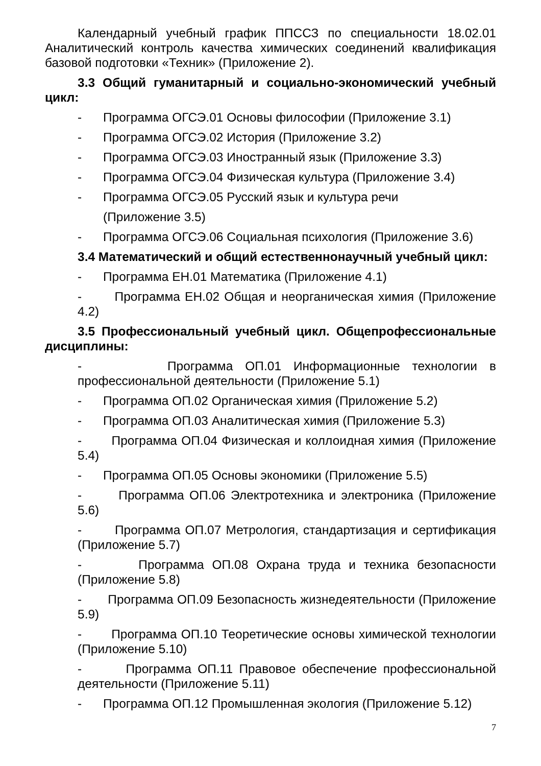Календарный учебный график ППССЗ по специальности 18.02.01 Аналитический контроль качества химических соединений квалификация базовой подготовки «Техник» (Приложение 2).
3.3 Общий гуманитарный и социально-экономический учебный цикл:
- Программа ОГСЭ.01 Основы философии (Приложение 3.1)
- Программа ОГСЭ.02 История (Приложение 3.2)
- Программа ОГСЭ.03 Иностранный язык (Приложение 3.3)
- Программа ОГСЭ.04 Физическая культура (Приложение 3.4)
- Программа ОГСЭ.05 Русский язык и культура речи
(Приложение 3.5)
- Программа ОГСЭ.06 Социальная психология (Приложение 3.6)
3.4 Математический и общий естественнонаучный учебный цикл:
- Программа ЕН.01 Математика (Приложение 4.1)
- Программа ЕН.02 Общая и неорганическая химия (Приложение 4.2)
3.5 Профессиональный учебный цикл. Общепрофессиональные дисциплины:
- Программа ОП.01 Информационные технологии в профессиональной деятельности (Приложение 5.1)
- Программа ОП.02 Органическая химия (Приложение 5.2)
- Программа ОП.03 Аналитическая химия (Приложение 5.3)
- Программа ОП.04 Физическая и коллоидная химия (Приложение 5.4)
- Программа ОП.05 Основы экономики (Приложение 5.5)
- Программа ОП.06 Электротехника и электроника (Приложение 5.6)
- Программа ОП.07 Метрология, стандартизация и сертификация (Приложение 5.7)
- Программа ОП.08 Охрана труда и техника безопасности (Приложение 5.8)
- Программа ОП.09 Безопасность жизнедеятельности (Приложение 5.9)
- Программа ОП.10 Теоретические основы химической технологии (Приложение 5.10)
- Программа ОП.11 Правовое обеспечение профессиональной деятельности (Приложение 5.11)
- Программа ОП.12 Промышленная экология (Приложение 5.12)
7